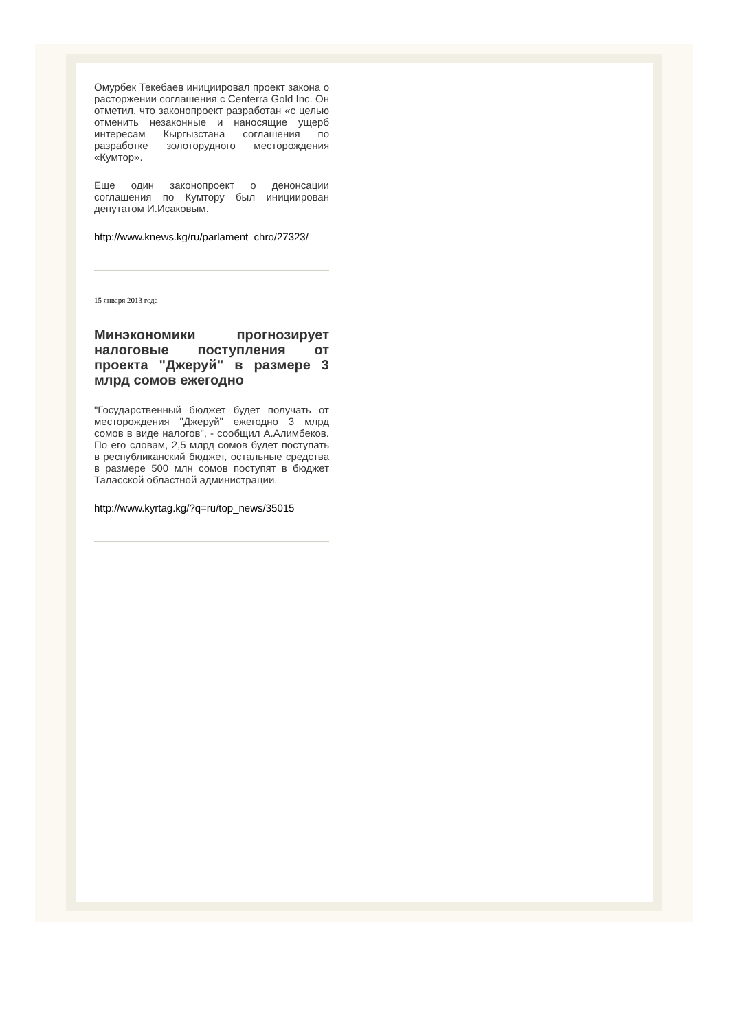Омурбек Текебаев инициировал проект закона о расторжении соглашения с Centerra Gold Inc. Он отметил, что законопроект разработан «с целью отменить незаконные и наносящие ущерб интересам Кыргызстана соглашения по разработке золоторудного месторождения «Кумтор».
Еще один законопроект о денонсации соглашения по Кумтору был инициирован депутатом И.Исаковым.
http://www.knews.kg/ru/parlament_chro/27323/
15 января 2013 года
Минэкономики прогнозирует налоговые поступления от проекта "Джеруй" в размере 3 млрд сомов ежегодно
"Государственный бюджет будет получать от месторождения "Джеруй" ежегодно 3 млрд сомов в виде налогов", - сообщил А.Алимбеков. По его словам, 2,5 млрд сомов будет поступать в республиканский бюджет, остальные средства в размере 500 млн сомов поступят в бюджет Таласской областной администрации.
http://www.kyrtag.kg/?q=ru/top_news/35015